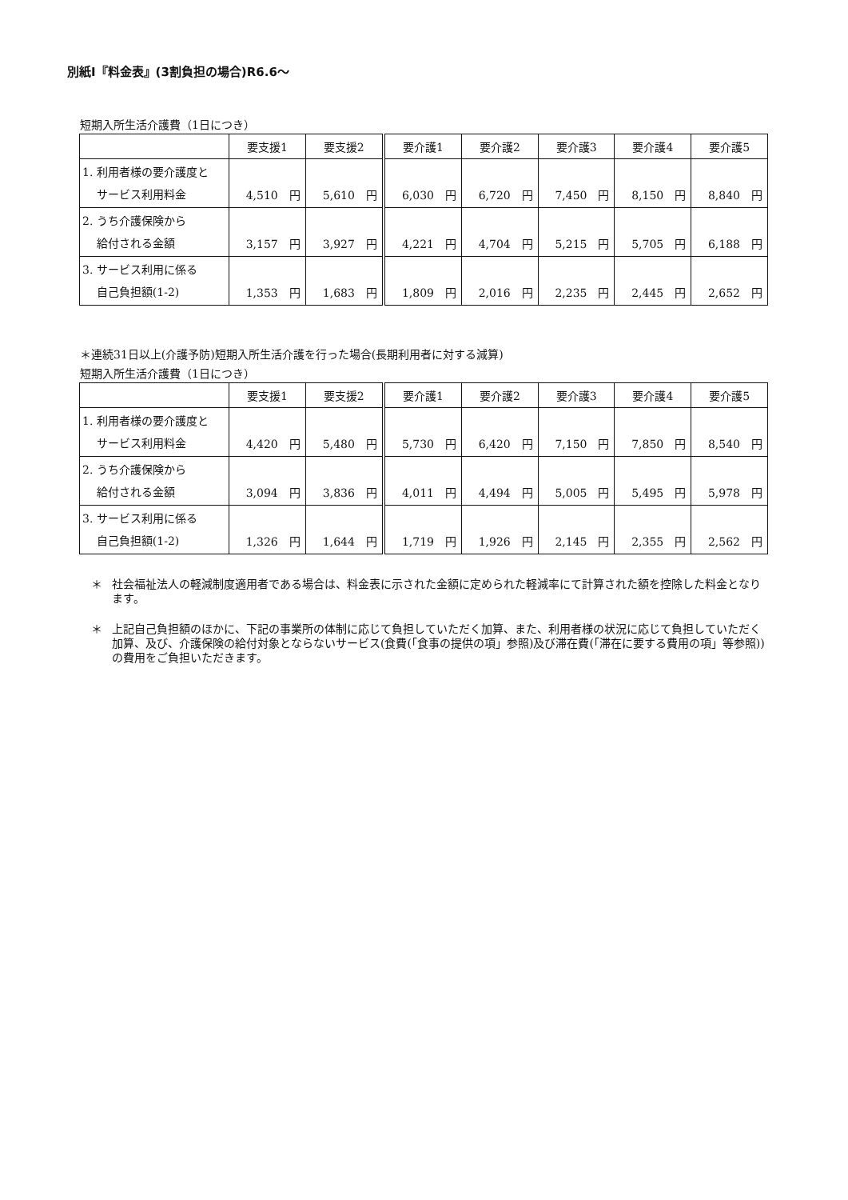別紙Ⅰ『料金表』(3割負担の場合)R6.6～
短期入所生活介護費（1日につき）
| | 要支援1 | 要支援2 | 要介護1 | 要介護2 | 要介護3 | 要介護4 | 要介護5 |
| --- | --- | --- | --- | --- | --- | --- | --- |
| 1. 利用者様の要介護度と サービス利用料金 | 4,510 円 | 5,610 円 | 6,030 円 | 6,720 円 | 7,450 円 | 8,150 円 | 8,840 円 |
| 2. うち介護保険から 給付される金額 | 3,157 円 | 3,927 円 | 4,221 円 | 4,704 円 | 5,215 円 | 5,705 円 | 6,188 円 |
| 3. サービス利用に係る 自己負担額(1-2) | 1,353 円 | 1,683 円 | 1,809 円 | 2,016 円 | 2,235 円 | 2,445 円 | 2,652 円 |
＊連続31日以上(介護予防)短期入所生活介護を行った場合(長期利用者に対する減算)
短期入所生活介護費（1日につき）
| | 要支援1 | 要支援2 | 要介護1 | 要介護2 | 要介護3 | 要介護4 | 要介護5 |
| --- | --- | --- | --- | --- | --- | --- | --- |
| 1. 利用者様の要介護度と サービス利用料金 | 4,420 円 | 5,480 円 | 5,730 円 | 6,420 円 | 7,150 円 | 7,850 円 | 8,540 円 |
| 2. うち介護保険から 給付される金額 | 3,094 円 | 3,836 円 | 4,011 円 | 4,494 円 | 5,005 円 | 5,495 円 | 5,978 円 |
| 3. サービス利用に係る 自己負担額(1-2) | 1,326 円 | 1,644 円 | 1,719 円 | 1,926 円 | 2,145 円 | 2,355 円 | 2,562 円 |
＊ 社会福祉法人の軽減制度適用者である場合は、料金表に示された金額に定められた軽減率にて計算された額を控除した料金となります。
＊ 上記自己負担額のほかに、下記の事業所の体制に応じて負担していただく加算、また、利用者様の状況に応じて負担していただく加算、及び、介護保険の給付対象とならないサービス(食費(「食事の提供の項」参照)及び滞在費(「滞在に要する費用の項」等参照))の費用をご負担いただきます。